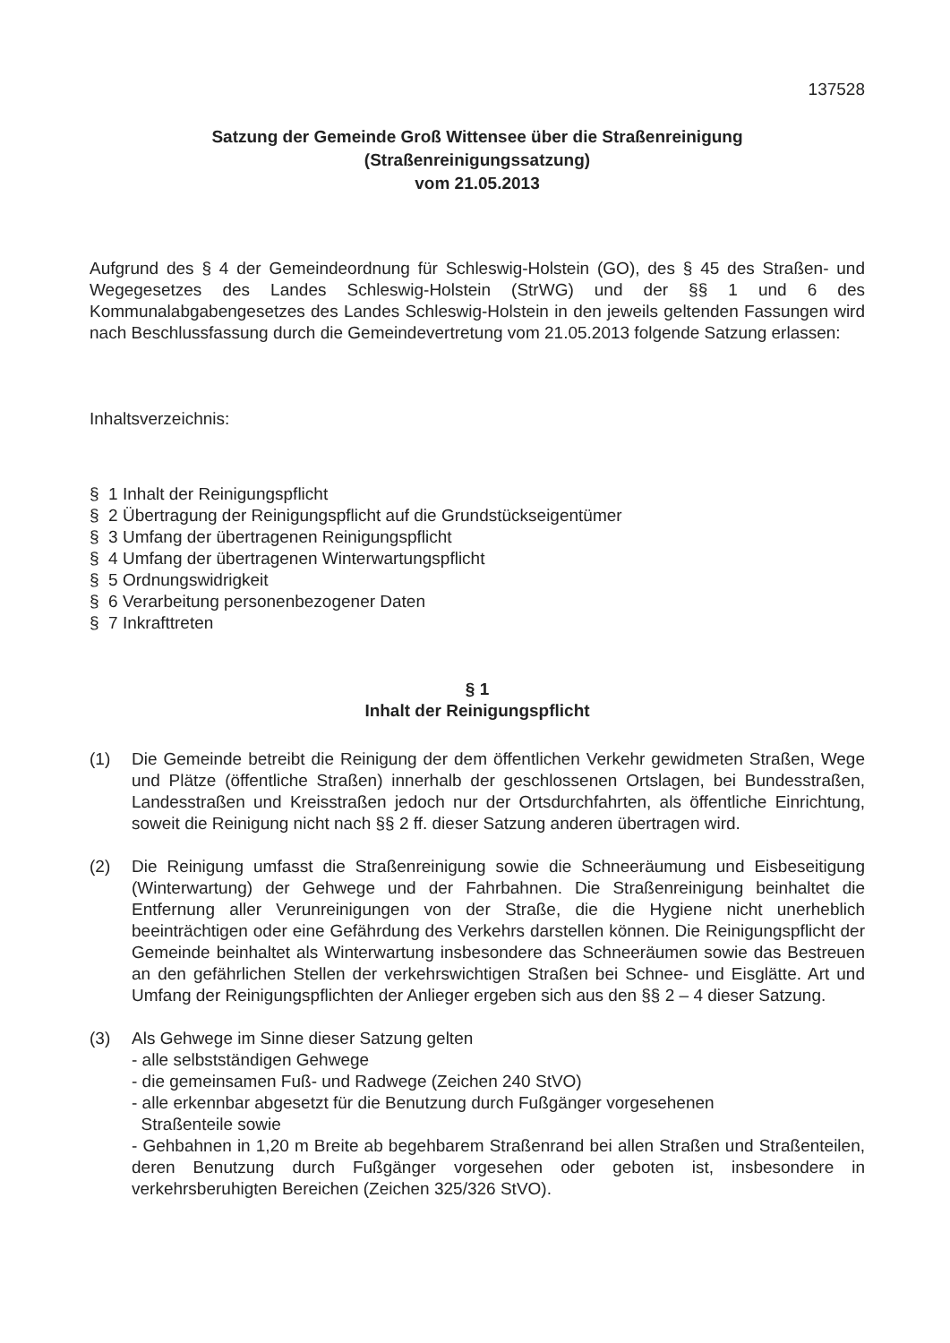137528
Satzung der Gemeinde Groß Wittensee über die Straßenreinigung
(Straßenreinigungssatzung)
vom 21.05.2013
Aufgrund des § 4 der Gemeindeordnung für Schleswig-Holstein (GO), des § 45 des Straßen- und Wegegesetzes des Landes Schleswig-Holstein (StrWG) und der §§ 1 und 6 des Kommunalabgabengesetzes des Landes Schleswig-Holstein in den jeweils geltenden Fassungen wird nach Beschlussfassung durch die Gemeindevertretung vom 21.05.2013 folgende Satzung erlassen:
Inhaltsverzeichnis:
§ 1 Inhalt der Reinigungspflicht
§ 2 Übertragung der Reinigungspflicht auf die Grundstückseigentümer
§ 3 Umfang der übertragenen Reinigungspflicht
§ 4 Umfang der übertragenen Winterwartungspflicht
§ 5 Ordnungswidrigkeit
§ 6 Verarbeitung personenbezogener Daten
§ 7 Inkrafttreten
§ 1
Inhalt der Reinigungspflicht
(1) Die Gemeinde betreibt die Reinigung der dem öffentlichen Verkehr gewidmeten Straßen, Wege und Plätze (öffentliche Straßen) innerhalb der geschlossenen Ortslagen, bei Bundesstraßen, Landesstraßen und Kreisstraßen jedoch nur der Ortsdurchfahrten, als öffentliche Einrichtung, soweit die Reinigung nicht nach §§ 2 ff. dieser Satzung anderen übertragen wird.
(2) Die Reinigung umfasst die Straßenreinigung sowie die Schneeräumung und Eisbeseitigung (Winterwartung) der Gehwege und der Fahrbahnen. Die Straßenreinigung beinhaltet die Entfernung aller Verunreinigungen von der Straße, die die Hygiene nicht unerheblich beeinträchtigen oder eine Gefährdung des Verkehrs darstellen können. Die Reinigungspflicht der Gemeinde beinhaltet als Winterwartung insbesondere das Schneeräumen sowie das Bestreuen an den gefährlichen Stellen der verkehrswichtigen Straßen bei Schnee- und Eisglätte. Art und Umfang der Reinigungspflichten der Anlieger ergeben sich aus den §§ 2 – 4 dieser Satzung.
(3) Als Gehwege im Sinne dieser Satzung gelten
- alle selbstständigen Gehwege
- die gemeinsamen Fuß- und Radwege (Zeichen 240 StVO)
- alle erkennbar abgesetzt für die Benutzung durch Fußgänger vorgesehenen
Straßenteile sowie
- Gehbahnen in 1,20 m Breite ab begehbarem Straßenrand bei allen Straßen und Straßenteilen, deren Benutzung durch Fußgänger vorgesehen oder geboten ist, insbesondere in verkehrsberuhigten Bereichen (Zeichen 325/326 StVO).